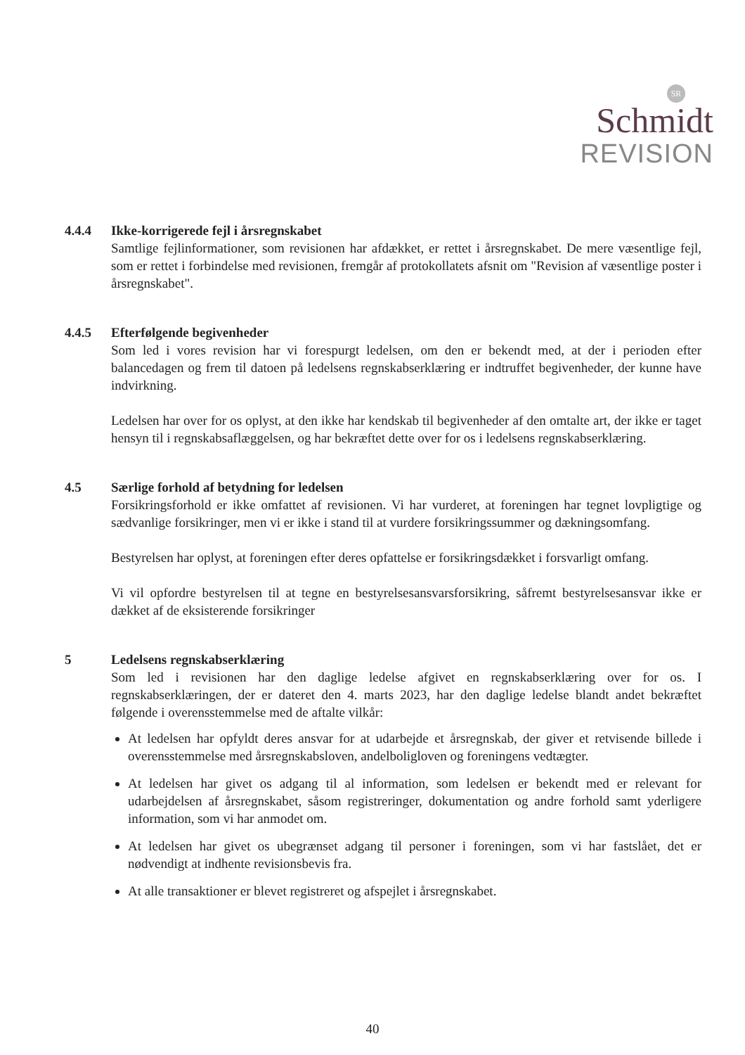SR
Schmidt
REVISION
4.4.4 Ikke-korrigerede fejl i årsregnskabet
Samtlige fejlinformationer, som revisionen har afdækket, er rettet i årsregnskabet. De mere væsentlige fejl, som er rettet i forbindelse med revisionen, fremgår af protokollatets afsnit om "Revision af væsentlige poster i årsregnskabet".
4.4.5 Efterfølgende begivenheder
Som led i vores revision har vi forespurgt ledelsen, om den er bekendt med, at der i perioden efter balancedagen og frem til datoen på ledelsens regnskabserklæring er indtruffet begivenheder, der kunne have indvirkning.
Ledelsen har over for os oplyst, at den ikke har kendskab til begivenheder af den omtalte art, der ikke er taget hensyn til i regnskabsaflæggelsen, og har bekræftet dette over for os i ledelsens regnskabserklæring.
4.5 Særlige forhold af betydning for ledelsen
Forsikringsforhold er ikke omfattet af revisionen. Vi har vurderet, at foreningen har tegnet lovpligtige og sædvanlige forsikringer, men vi er ikke i stand til at vurdere forsikringssummer og dækningsomfang.
Bestyrelsen har oplyst, at foreningen efter deres opfattelse er forsikringsdækket i forsvarligt omfang.
Vi vil opfordre bestyrelsen til at tegne en bestyrelsesansvarsforsikring, såfremt bestyrelsesansvar ikke er dækket af de eksisterende forsikringer
5 Ledelsens regnskabserklæring
Som led i revisionen har den daglige ledelse afgivet en regnskabserklæring over for os. I regnskabserklæringen, der er dateret den 4. marts 2023, har den daglige ledelse blandt andet bekræftet følgende i overensstemmelse med de aftalte vilkår:
At ledelsen har opfyldt deres ansvar for at udarbejde et årsregnskab, der giver et retvisende billede i overensstemmelse med årsregnskabsloven, andelboligloven og foreningens vedtægter.
At ledelsen har givet os adgang til al information, som ledelsen er bekendt med er relevant for udarbejdelsen af årsregnskabet, såsom registreringer, dokumentation og andre forhold samt yderligere information, som vi har anmodet om.
At ledelsen har givet os ubegrænset adgang til personer i foreningen, som vi har fastslået, det er nødvendigt at indhente revisionsbevis fra.
At alle transaktioner er blevet registreret og afspejlet i årsregnskabet.
40